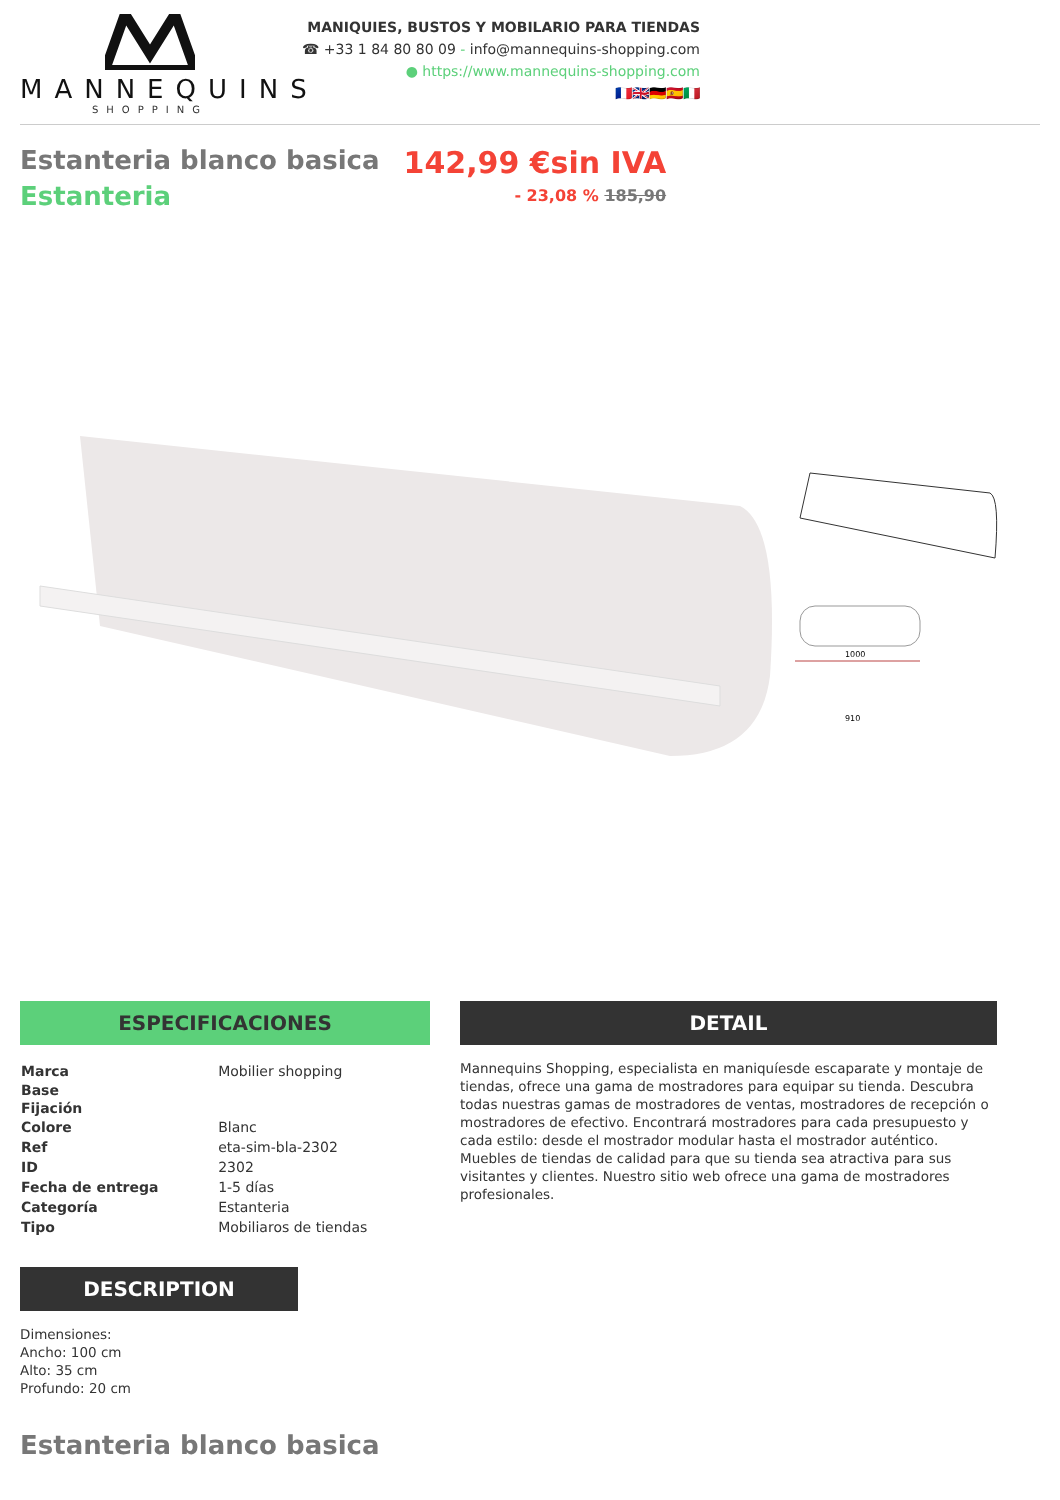MANNEQUINS
SHOPPING
MANIQUIES, BUSTOS Y MOBILARIO PARA TIENDAS
☎ +33 1 84 80 80 09 - info@mannequins-shopping.com
● https://www.mannequins-shopping.com
🇫🇷🇬🇧🇩🇪🇪🇸🇮🇹
Estanteria blanco basica
Estanteria
142,99 €sin IVA
- 23,08 % 185,90
1000
910
ESPECIFICACIONES
| Marca | Mobilier shopping |
| Base | |
| Fijación | |
| Colore | Blanc |
| Ref | eta-sim-bla-2302 |
| ID | 2302 |
| Fecha de entrega | 1-5 días |
| Categoría | Estanteria |
| Tipo | Mobiliaros de tiendas |
DESCRIPTION
Dimensiones:
Ancho: 100 cm
Alto: 35 cm
Profundo: 20 cm
DETAIL
Mannequins Shopping, especialista en maniquíesde escaparate y montaje de tiendas, ofrece una gama de mostradores para equipar su tienda. Descubra todas nuestras gamas de mostradores de ventas, mostradores de recepción o mostradores de efectivo. Encontrará mostradores para cada presupuesto y cada estilo: desde el mostrador modular hasta el mostrador auténtico. Muebles de tiendas de calidad para que su tienda sea atractiva para sus visitantes y clientes. Nuestro sitio web ofrece una gama de mostradores profesionales.
Estanteria blanco basica